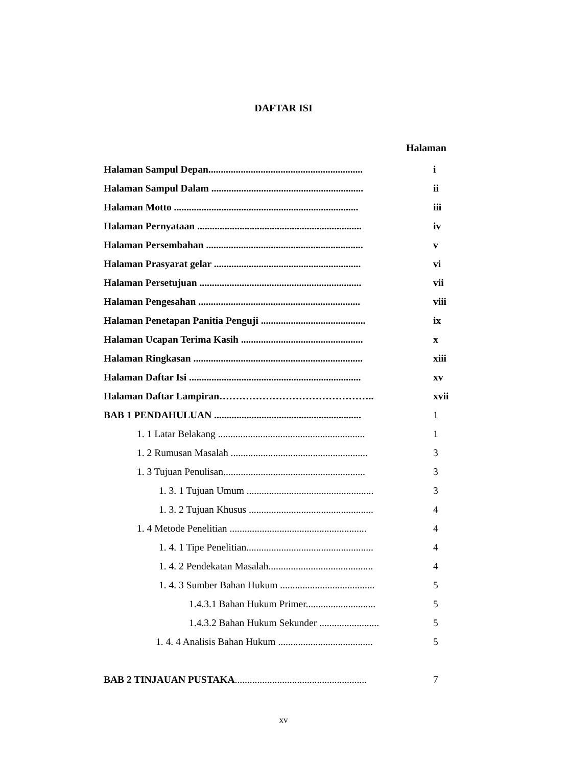DAFTAR ISI
Halaman
Halaman Sampul Depan.............................................................. i
Halaman Sampul Dalam ............................................................. ii
Halaman Motto .......................................................................... iii
Halaman Pernyataan .................................................................. iv
Halaman Persembahan ............................................................... v
Halaman Prasyarat gelar ........................................................... vi
Halaman Persetujuan ................................................................. vii
Halaman Pengesahan ................................................................. viii
Halaman Penetapan Panitia Penguji .......................................... ix
Halaman Ucapan Terima Kasih ................................................. x
Halaman Ringkasan .................................................................... xiii
Halaman Daftar Isi ..................................................................... xv
Halaman Daftar Lampiran……………………………………….. xvii
BAB 1 PENDAHULUAN ........................................................... 1
1. 1 Latar Belakang ........................................................... 1
1. 2 Rumusan Masalah ....................................................... 3
1. 3 Tujuan Penulisan......................................................... 3
1. 3. 1 Tujuan Umum ................................................... 3
1. 3. 2 Tujuan Khusus .................................................. 4
1. 4 Metode Penelitian ....................................................... 4
1. 4. 1 Tipe Penelitian................................................... 4
1. 4. 2 Pendekatan Masalah.......................................... 4
1. 4. 3 Sumber Bahan Hukum ...................................... 5
1.4.3.1 Bahan Hukum Primer............................ 5
1.4.3.2 Bahan Hukum Sekunder ........................ 5
1. 4. 4 Analisis Bahan Hukum ...................................... 5
BAB 2 TINJAUAN PUSTAKA..................................................... 7
xv